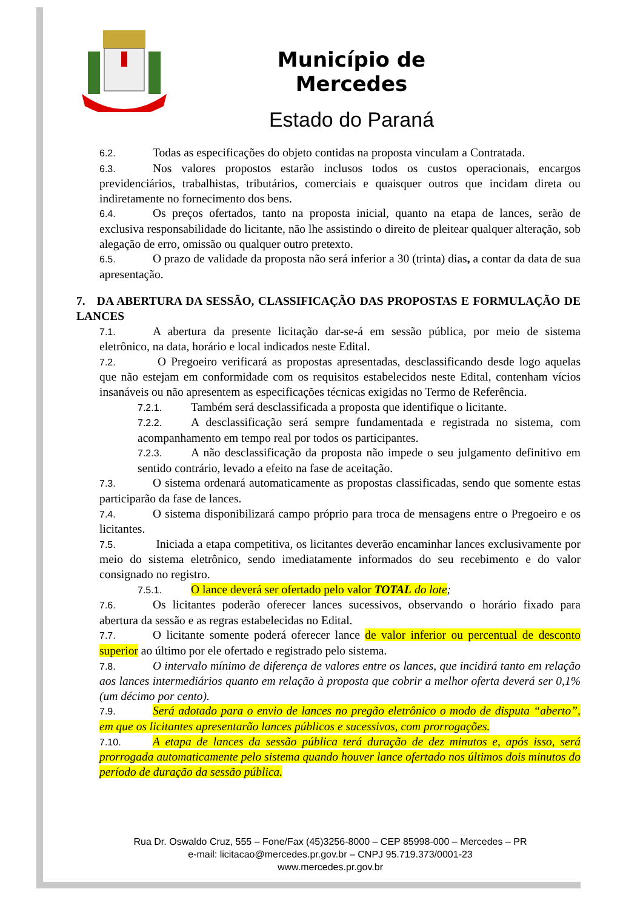Município de Mercedes
Estado do Paraná
6.2. Todas as especificações do objeto contidas na proposta vinculam a Contratada.
6.3. Nos valores propostos estarão inclusos todos os custos operacionais, encargos previdenciários, trabalhistas, tributários, comerciais e quaisquer outros que incidam direta ou indiretamente no fornecimento dos bens.
6.4. Os preços ofertados, tanto na proposta inicial, quanto na etapa de lances, serão de exclusiva responsabilidade do licitante, não lhe assistindo o direito de pleitear qualquer alteração, sob alegação de erro, omissão ou qualquer outro pretexto.
6.5. O prazo de validade da proposta não será inferior a 30 (trinta) dias, a contar da data de sua apresentação.
7. DA ABERTURA DA SESSÃO, CLASSIFICAÇÃO DAS PROPOSTAS E FORMULAÇÃO DE LANCES
7.1. A abertura da presente licitação dar-se-á em sessão pública, por meio de sistema eletrônico, na data, horário e local indicados neste Edital.
7.2. O Pregoeiro verificará as propostas apresentadas, desclassificando desde logo aquelas que não estejam em conformidade com os requisitos estabelecidos neste Edital, contenham vícios insanáveis ou não apresentem as especificações técnicas exigidas no Termo de Referência.
7.2.1. Também será desclassificada a proposta que identifique o licitante.
7.2.2. A desclassificação será sempre fundamentada e registrada no sistema, com acompanhamento em tempo real por todos os participantes.
7.2.3. A não desclassificação da proposta não impede o seu julgamento definitivo em sentido contrário, levado a efeito na fase de aceitação.
7.3. O sistema ordenará automaticamente as propostas classificadas, sendo que somente estas participarão da fase de lances.
7.4. O sistema disponibilizará campo próprio para troca de mensagens entre o Pregoeiro e os licitantes.
7.5. Iniciada a etapa competitiva, os licitantes deverão encaminhar lances exclusivamente por meio do sistema eletrônico, sendo imediatamente informados do seu recebimento e do valor consignado no registro.
7.5.1. O lance deverá ser ofertado pelo valor TOTAL do lote;
7.6. Os licitantes poderão oferecer lances sucessivos, observando o horário fixado para abertura da sessão e as regras estabelecidas no Edital.
7.7. O licitante somente poderá oferecer lance de valor inferior ou percentual de desconto superior ao último por ele ofertado e registrado pelo sistema.
7.8. O intervalo mínimo de diferença de valores entre os lances, que incidirá tanto em relação aos lances intermediários quanto em relação à proposta que cobrir a melhor oferta deverá ser 0,1% (um décimo por cento).
7.9. Será adotado para o envio de lances no pregão eletrônico o modo de disputa “aberto”, em que os licitantes apresentarão lances públicos e sucessivos, com prorrogações.
7.10. A etapa de lances da sessão pública terá duração de dez minutos e, após isso, será prorrogada automaticamente pelo sistema quando houver lance ofertado nos últimos dois minutos do período de duração da sessão pública.
Rua Dr. Oswaldo Cruz, 555 – Fone/Fax (45)3256-8000 – CEP 85998-000 – Mercedes – PR
e-mail: licitacao@mercedes.pr.gov.br – CNPJ 95.719.373/0001-23
www.mercedes.pr.gov.br